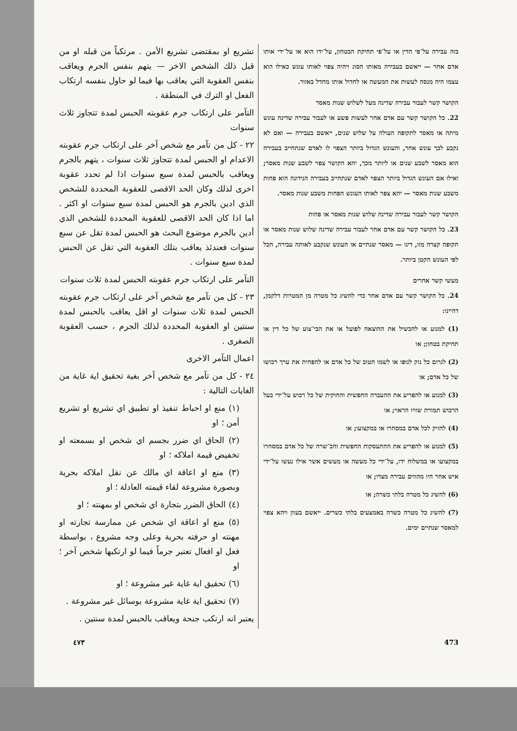בזה עבירה על־פי הדין או על־פי תחיקת הבטחון, על־ידו הוא או על־ידי אותו אדם אחר — ייאשם בעבירה מאותו הסוג ויהיה צפוי לאותו עונש כאילו הוא עצמו היה מנסה לעשות את המעשה או לחדול אותו מחדל באזור.
הקושר קשר לעבור עבירה שדינה מעל לשלוש שנות מאסר
22. כל הקושר קשר עם אדם אחר לעשות פשע או לעבור עבירה שדינה עונש מיתה או מאסר לתקופה העולה על שלוש שנים, ייאשם בעבירה — ואם לא נקבע לכך עונש אחר, והעונש הגדול ביותר הצפוי לו לאדם שנתחייב בעבירה הוא מאסר לשבע שנים או ליותר מכך, יהא הקושר צפוי לשבע שנות מאסר; ואילו אם העונש הגדול ביותר הצפוי לאדם שנתחייב בעבירה הנידונה הוא פחות משבע שנות מאסר — יהא צפוי לאותו העונש הפחות משבע שנות מאסר.
הקושר קשר לעבור עבירה שדינה שלוש שנות מאסר או פחות
23. כל הקושר קשר עם אדם אחר לעבור עבירה שדינה שלוש שנות מאסר או תקופה קצרה מזו, דינו — מאסר שנתיים או העונש שנקבע לאותה עבירה, הכל לפי העונש הקטן ביותר.
מעשי קשר אחרים
24. כל הקושר קשר עם אדם אחר כדי להשיג כל מטרה מן המטרות דלקמן, דהיינו:
(1) למנוע או להכשיל את ההוצאה לפועל או את הבי־צוע של כל דין או תחיקת בטחון; או
(2) לגרום כל נזק לגופו או לשמו הטוב של כל אדם או להפחית את ערך רכושו של כל אדם; או
(3) למנוע או להפריע את ההעברה החפשית והחוקית של כל רכוש על־ידי בעל הרכוש תמורת שוויו הראוי; או
(4) להזיק לכל אדם במסחרו או במקצועו; או
(5) למנוע או להפריע את ההתעסקות החפשית והכ־שרה של כל אדם במסחרו במקצועו או במשלוח ידו, על־ידי כל מעשה או מעשים אשר אילו נעשו על־ידי איש אחר היו מהווים עבירה מצדו; או
(6) להשיג כל מטרה בלתי כשרה; או
(7) להשיג כל מטרה כשרה באמצעים בלתי כשרים. ייאשם בעוון ויהא צפוי למאסר שנתיים ימים.
تشريع او بمقتضى تشريع الأمن . مرتكباً من قبله او من قبل ذلك الشخص الاخر — يتهم بنفس الجرم ويعاقب بنفس العقوبة التي يعاقب بها فيما لو حاول بنفسه ارتكاب الفعل او الترك في المنطقة .
التآمر على ارتكاب جرم عقوبته الحبس لمدة تتجاوز ثلاث سنوات
٢٢ - كل من تآمر مع شخص آخر على ارتكاب جرم عقوبته الاعدام او الحبس لمدة تتجاوز ثلاث سنوات ، يتهم بالجرم ويعاقب بالحبس لمدة سبع سنوات اذا لم تحدد عقوبة اخرى لذلك وكان الحد الاقصى للعقوبة المحددة للشخص الذي ادين بالجرم هو الحبس لمدة سبع سنوات او اكثر . اما اذا كان الحد الاقصى للعقوبة المحددة للشخص الذي أدين بالجرم موضوع البحث هو الحبس لمدة تقل عن سبع سنوات فعندئذ يعاقب بتلك العقوبة التي تقل عن الحبس لمدة سبع سنوات .
التآمر على ارتكاب جرم عقوبته الحبس لمدة ثلاث سنوات
٢٣ - كل من تآمر مع شخص آخر على ارتكاب جرم عقوبته الحبس لمدة ثلاث سنوات او اقل يعاقب بالحبس لمدة سنتين او العقوبة المحددة لذلك الجرم ، حسب العقوبة الصغرى .
اعمال التآمر الاخرى
٢٤ - كل من تآمر مع شخص آخر بغية تحقيق اية غاية من الغايات التالية :
(١) منع او احباط تنفيذ او تطبيق اي تشريع او تشريع أمن ؛ او
(٢) الحاق اي ضرر بجسم اي شخص او بسمعته او تخفيض قيمة املاكه ؛ او
(٣) منع او اعاقة اي مالك عن نقل املاكه بحرية وبصورة مشروعة لقاء قيمته العادلة ؛ او
(٤) الحاق الضرر بتجارة اي شخص او بمهنته ؛ او
(٥) منع او اعاقة اي شخص عن ممارسة تجارته او مهنته او حرفته بحرية وعلى وجه مشروع ، بواسطة فعل او افعال تعتبر جرماً فيما لو ارتكبها شخص آخر ؛ او
(٦) تحقيق اية غاية غير مشروعة ؛ او
(٧) تحقيق اية غاية مشروعة بوسائل غير مشروعة .
يعتبر انه ارتكب جنحة ويعاقب بالحبس لمدة سنتين .
473 ٤٧٣